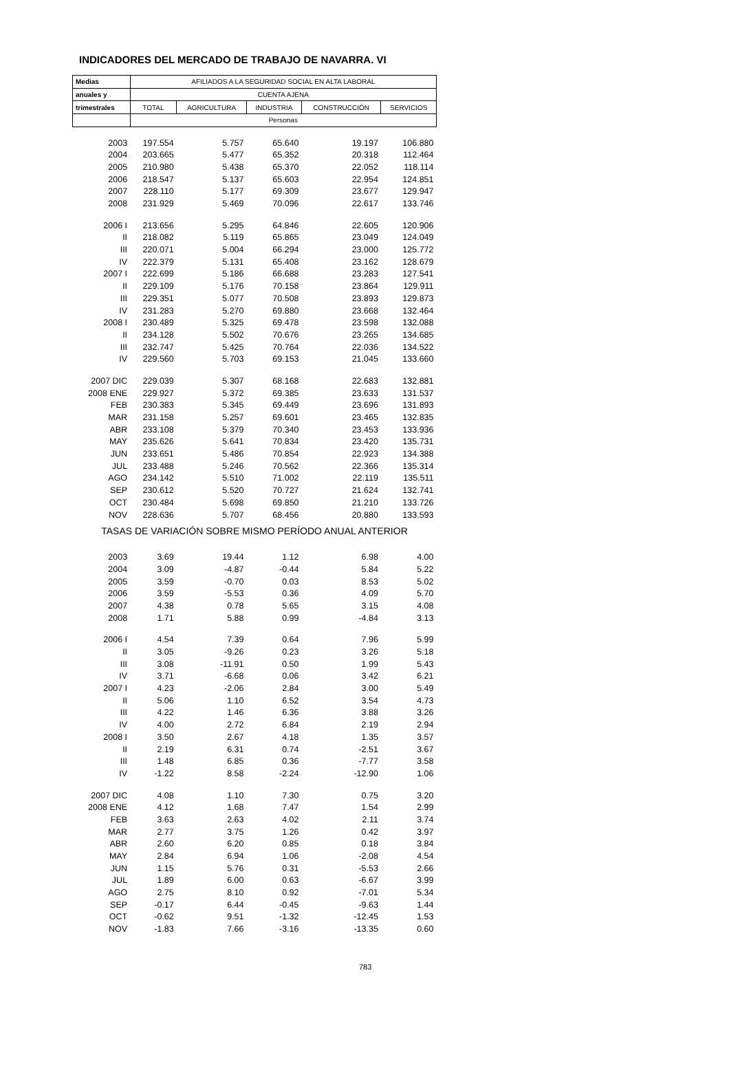INDICADORES DEL MERCADO DE TRABAJO DE NAVARRA. VI
| Medias | AFILIADOS A LA SEGURIDAD SOCIAL EN ALTA LABORAL | | | | |
| --- | --- | --- | --- | --- | --- |
| anuales y | CUENTA AJENA | | | | |
| trimestrales | TOTAL | AGRICULTURA | INDUSTRIA | CONSTRUCCIÓN | SERVICIOS |
| | Personas | | | | |
| 2003 | 197.554 | 5.757 | 65.640 | 19.197 | 106.880 |
| 2004 | 203.665 | 5.477 | 65.352 | 20.318 | 112.464 |
| 2005 | 210.980 | 5.438 | 65.370 | 22.052 | 118.114 |
| 2006 | 218.547 | 5.137 | 65.603 | 22.954 | 124.851 |
| 2007 | 228.110 | 5.177 | 69.309 | 23.677 | 129.947 |
| 2008 | 231.929 | 5.469 | 70.096 | 22.617 | 133.746 |
| 2006 I | 213.656 | 5.295 | 64.846 | 22.605 | 120.906 |
| II | 218.082 | 5.119 | 65.865 | 23.049 | 124.049 |
| III | 220.071 | 5.004 | 66.294 | 23.000 | 125.772 |
| IV | 222.379 | 5.131 | 65.408 | 23.162 | 128.679 |
| 2007 I | 222.699 | 5.186 | 66.688 | 23.283 | 127.541 |
| II | 229.109 | 5.176 | 70.158 | 23.864 | 129.911 |
| III | 229.351 | 5.077 | 70.508 | 23.893 | 129.873 |
| IV | 231.283 | 5.270 | 69.880 | 23.668 | 132.464 |
| 2008 I | 230.489 | 5.325 | 69.478 | 23.598 | 132.088 |
| II | 234.128 | 5.502 | 70.676 | 23.265 | 134.685 |
| III | 232.747 | 5.425 | 70.764 | 22.036 | 134.522 |
| IV | 229.560 | 5.703 | 69.153 | 21.045 | 133.660 |
| 2007 DIC | 229.039 | 5.307 | 68.168 | 22.683 | 132.881 |
| 2008 ENE | 229.927 | 5.372 | 69.385 | 23.633 | 131.537 |
| FEB | 230.383 | 5.345 | 69.449 | 23.696 | 131.893 |
| MAR | 231.158 | 5.257 | 69.601 | 23.465 | 132.835 |
| ABR | 233.108 | 5.379 | 70.340 | 23.453 | 133.936 |
| MAY | 235.626 | 5.641 | 70.834 | 23.420 | 135.731 |
| JUN | 233.651 | 5.486 | 70.854 | 22.923 | 134.388 |
| JUL | 233.488 | 5.246 | 70.562 | 22.366 | 135.314 |
| AGO | 234.142 | 5.510 | 71.002 | 22.119 | 135.511 |
| SEP | 230.612 | 5.520 | 70.727 | 21.624 | 132.741 |
| OCT | 230.484 | 5.698 | 69.850 | 21.210 | 133.726 |
| NOV | 228.636 | 5.707 | 68.456 | 20.880 | 133.593 |
| TASAS DE VARIACIÓN SOBRE MISMO PERÍODO ANUAL ANTERIOR | | | | | |
| 2003 | 3.69 | 19.44 | 1.12 | 6.98 | 4.00 |
| 2004 | 3.09 | -4.87 | -0.44 | 5.84 | 5.22 |
| 2005 | 3.59 | -0.70 | 0.03 | 8.53 | 5.02 |
| 2006 | 3.59 | -5.53 | 0.36 | 4.09 | 5.70 |
| 2007 | 4.38 | 0.78 | 5.65 | 3.15 | 4.08 |
| 2008 | 1.71 | 5.88 | 0.99 | -4.84 | 3.13 |
| 2006 I | 4.54 | 7.39 | 0.64 | 7.96 | 5.99 |
| II | 3.05 | -9.26 | 0.23 | 3.26 | 5.18 |
| III | 3.08 | -11.91 | 0.50 | 1.99 | 5.43 |
| IV | 3.71 | -6.68 | 0.06 | 3.42 | 6.21 |
| 2007 I | 4.23 | -2.06 | 2.84 | 3.00 | 5.49 |
| II | 5.06 | 1.10 | 6.52 | 3.54 | 4.73 |
| III | 4.22 | 1.46 | 6.36 | 3.88 | 3.26 |
| IV | 4.00 | 2.72 | 6.84 | 2.19 | 2.94 |
| 2008 I | 3.50 | 2.67 | 4.18 | 1.35 | 3.57 |
| II | 2.19 | 6.31 | 0.74 | -2.51 | 3.67 |
| III | 1.48 | 6.85 | 0.36 | -7.77 | 3.58 |
| IV | -1.22 | 8.58 | -2.24 | -12.90 | 1.06 |
| 2007 DIC | 4.08 | 1.10 | 7.30 | 0.75 | 3.20 |
| 2008 ENE | 4.12 | 1.68 | 7.47 | 1.54 | 2.99 |
| FEB | 3.63 | 2.63 | 4.02 | 2.11 | 3.74 |
| MAR | 2.77 | 3.75 | 1.26 | 0.42 | 3.97 |
| ABR | 2.60 | 6.20 | 0.85 | 0.18 | 3.84 |
| MAY | 2.84 | 6.94 | 1.06 | -2.08 | 4.54 |
| JUN | 1.15 | 5.76 | 0.31 | -5.53 | 2.66 |
| JUL | 1.89 | 6.00 | 0.63 | -6.67 | 3.99 |
| AGO | 2.75 | 8.10 | 0.92 | -7.01 | 5.34 |
| SEP | -0.17 | 6.44 | -0.45 | -9.63 | 1.44 |
| OCT | -0.62 | 9.51 | -1.32 | -12.45 | 1.53 |
| NOV | -1.83 | 7.66 | -3.16 | -13.35 | 0.60 |
783